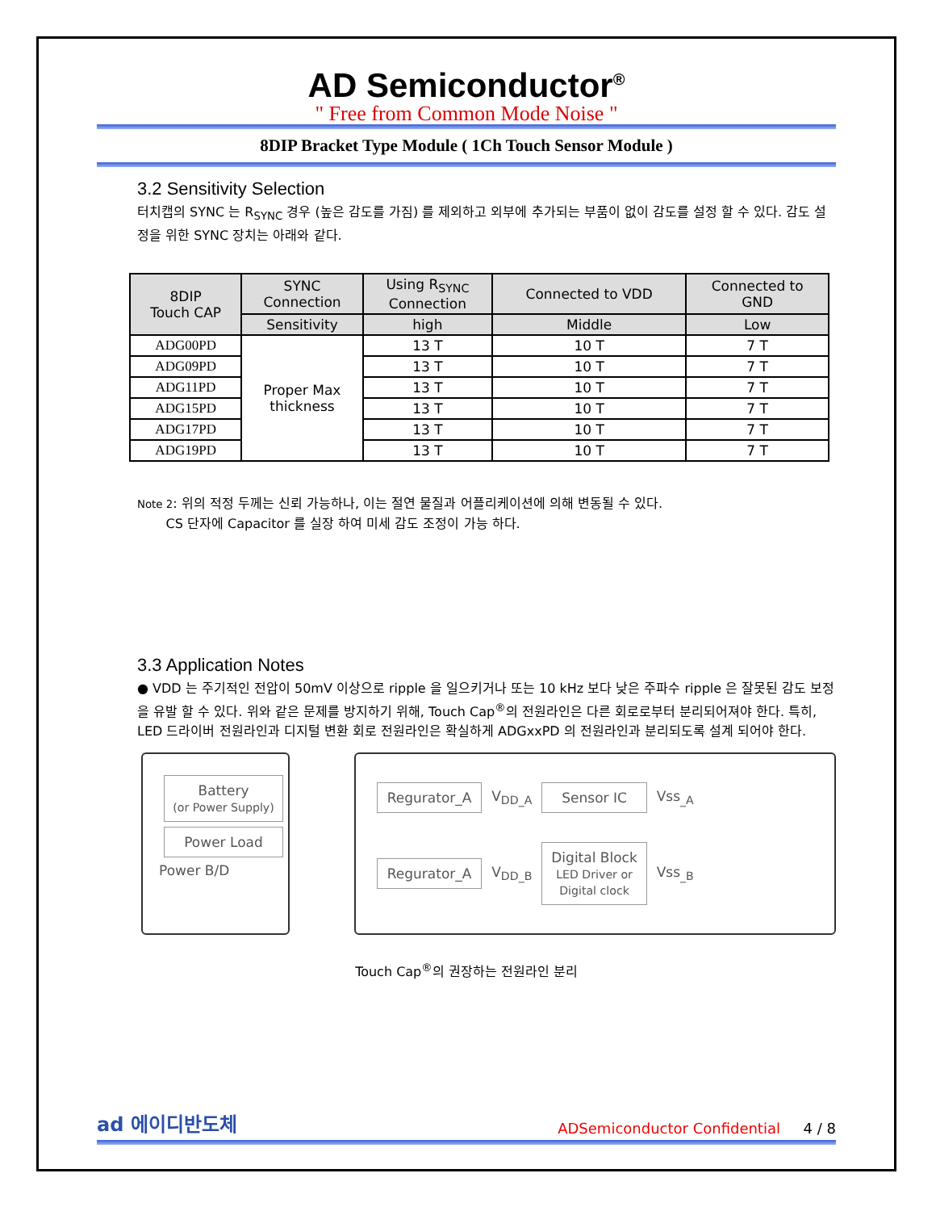AD Semiconductor<sup>®</sup>
" Free from Common Mode Noise "
8DIP Bracket Type Module ( 1Ch Touch Sensor Module )
3.2 Sensitivity Selection
터치캡의 SYNC 는 R<sub>SYNC</sub> 경우 (높은 감도를 가짐) 를 제외하고 외부에 추가되는 부품이 없이 감도를 설정 할 수 있다. 감도 설정을 위한 SYNC 장치는 아래와 같다.
| 8DIP Touch CAP | SYNC Connection | Using R<sub>SYNC</sub> Connection | Connected to VDD | Connected to GND |
| --- | --- | --- | --- | --- |
| | Sensitivity | high | Middle | Low |
| ADG00PD | Proper Max thickness | 13 T | 10 T | 7 T |
| ADG09PD | | 13 T | 10 T | 7 T |
| ADG11PD | | 13 T | 10 T | 7 T |
| ADG15PD | | 13 T | 10 T | 7 T |
| ADG17PD | | 13 T | 10 T | 7 T |
| ADG19PD | | 13 T | 10 T | 7 T |
Note 2: 위의 적정 두께는 신뢰 가능하나, 이는 절연 물질과 어플리케이션에 의해 변동될 수 있다.
CS 단자에 Capacitor 를 실장 하여 미세 감도 조정이 가능 하다.
3.3 Application Notes
● VDD 는 주기적인 전압이 50mV 이상으로 ripple 을 일으키거나 또는 10 kHz 보다 낮은 주파수 ripple 은 잘못된 감도 보정을 유발 할 수 있다. 위와 같은 문제를 방지하기 위해, Touch Cap<sup>®</sup>의 전원라인은 다른 회로로부터 분리되어져야 한다. 특히, LED 드라이버 전원라인과 디지털 변환 회로 전원라인은 확실하게 ADGxxPD 의 전원라인과 분리되도록 설계 되어야 한다.
Battery
(or Power Supply)
Power Load
Power B/D
Regurator_A
V<sub>DD_A</sub>
Sensor IC
Vss<sub>_A</sub>
Regurator_A
V<sub>DD_B</sub>
Digital Block
LED Driver or
Digital clock
Vss<sub>_B</sub>
Touch Cap<sup>®</sup>의 권장하는 전원라인 분리
ad 에이디반도체
ADSemiconductor Confidential 4 / 8